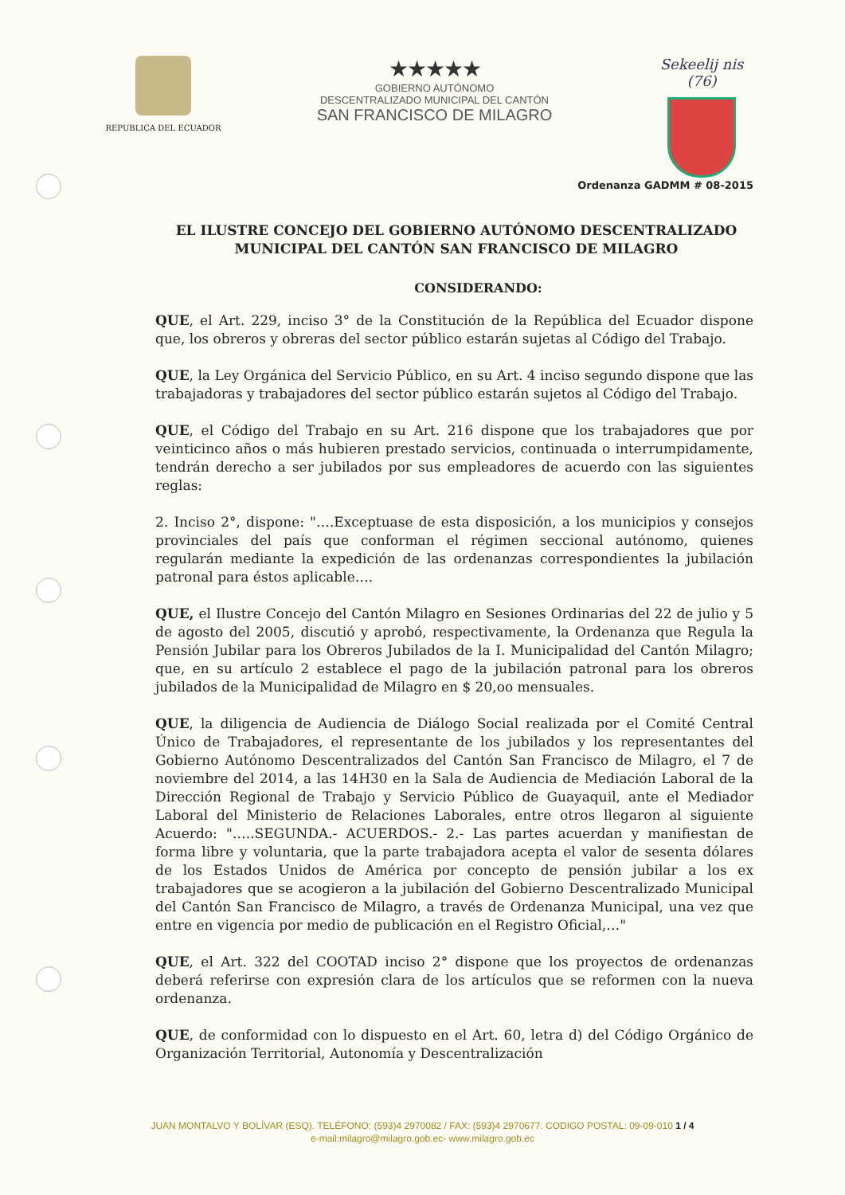REPUBLICA DEL ECUADOR
★★★★★
GOBIERNO AUTÓNOMO
DESCENTRALIZADO MUNICIPAL DEL CANTÓN
SAN FRANCISCO DE MILAGRO
Sekeelij nis (76)
Ordenanza GADMM # 08-2015
EL ILUSTRE CONCEJO DEL GOBIERNO AUTÓNOMO DESCENTRALIZADO MUNICIPAL DEL CANTÓN SAN FRANCISCO DE MILAGRO
CONSIDERANDO:
QUE, el Art. 229, inciso 3° de la Constitución de la República del Ecuador dispone que, los obreros y obreras del sector público estarán sujetas al Código del Trabajo.
QUE, la Ley Orgánica del Servicio Público, en su Art. 4 inciso segundo dispone que las trabajadoras y trabajadores del sector público estarán sujetos al Código del Trabajo.
QUE, el Código del Trabajo en su Art. 216 dispone que los trabajadores que por veinticinco años o más hubieren prestado servicios, continuada o interrumpidamente, tendrán derecho a ser jubilados por sus empleadores de acuerdo con las siguientes reglas:
2. Inciso 2°, dispone: "….Exceptuase de esta disposición, a los municipios y consejos provinciales del país que conforman el régimen seccional autónomo, quienes regularán mediante la expedición de las ordenanzas correspondientes la jubilación patronal para éstos aplicable….
QUE, el Ilustre Concejo del Cantón Milagro en Sesiones Ordinarias del 22 de julio y 5 de agosto del 2005, discutió y aprobó, respectivamente, la Ordenanza que Regula la Pensión Jubilar para los Obreros Jubilados de la I. Municipalidad del Cantón Milagro; que, en su artículo 2 establece el pago de la jubilación patronal para los obreros jubilados de la Municipalidad de Milagro en $ 20,oo mensuales.
QUE, la diligencia de Audiencia de Diálogo Social realizada por el Comité Central Único de Trabajadores, el representante de los jubilados y los representantes del Gobierno Autónomo Descentralizados del Cantón San Francisco de Milagro, el 7 de noviembre del 2014, a las 14H30 en la Sala de Audiencia de Mediación Laboral de la Dirección Regional de Trabajo y Servicio Público de Guayaquil, ante el Mediador Laboral del Ministerio de Relaciones Laborales, entre otros llegaron al siguiente Acuerdo: "…..SEGUNDA.- ACUERDOS.- 2.- Las partes acuerdan y manifiestan de forma libre y voluntaria, que la parte trabajadora acepta el valor de sesenta dólares de los Estados Unidos de América por concepto de pensión jubilar a los ex trabajadores que se acogieron a la jubilación del Gobierno Descentralizado Municipal del Cantón San Francisco de Milagro, a través de Ordenanza Municipal, una vez que entre en vigencia por medio de publicación en el Registro Oficial,…"
QUE, el Art. 322 del COOTAD inciso 2° dispone que los proyectos de ordenanzas deberá referirse con expresión clara de los artículos que se reformen con la nueva ordenanza.
QUE, de conformidad con lo dispuesto en el Art. 60, letra d) del Código Orgánico de Organización Territorial, Autonomía y Descentralización
JUAN MONTALVO Y BOLÍVAR (ESQ). TELÉFONO: (593)4 2970082 / FAX: (593)4 2970677. CODIGO POSTAL: 09-09-010 1 / 4
e-mail:milagro@milagro.gob.ec- www.milagro.gob.ec